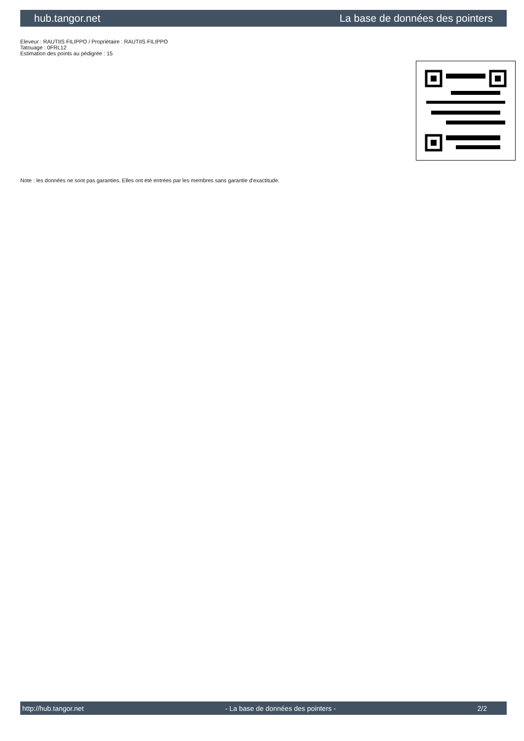hub.tangor.net La base de données des pointers
Eleveur : RAUTIIS FILIPPO / Propriétaire : RAUTIIS FILIPPO
Tatouage : 0FRL12
Estimation des points au pédigrée : 15
Note : les données ne sont pas garanties. Elles ont été entrées par les membres sans garantie d'exactitude.
http://hub.tangor.net - La base de données des pointers - 2/2